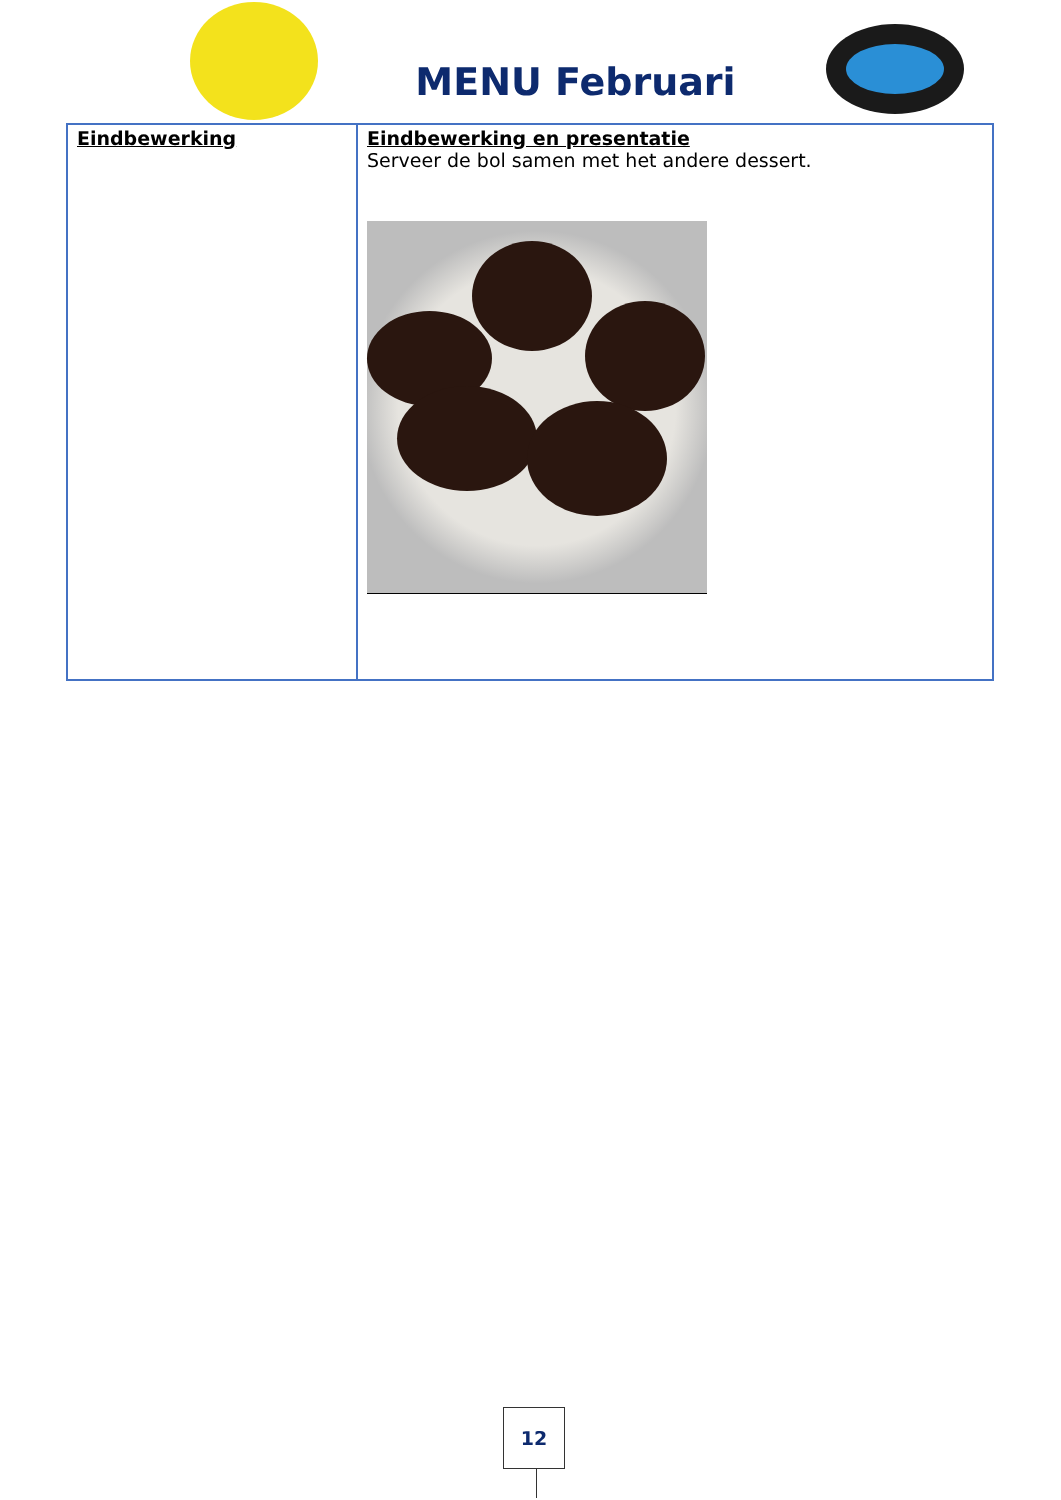MENU Februari
| Eindbewerking | Eindbewerking en presentatie Serveer de bol samen met het andere dessert. |
12